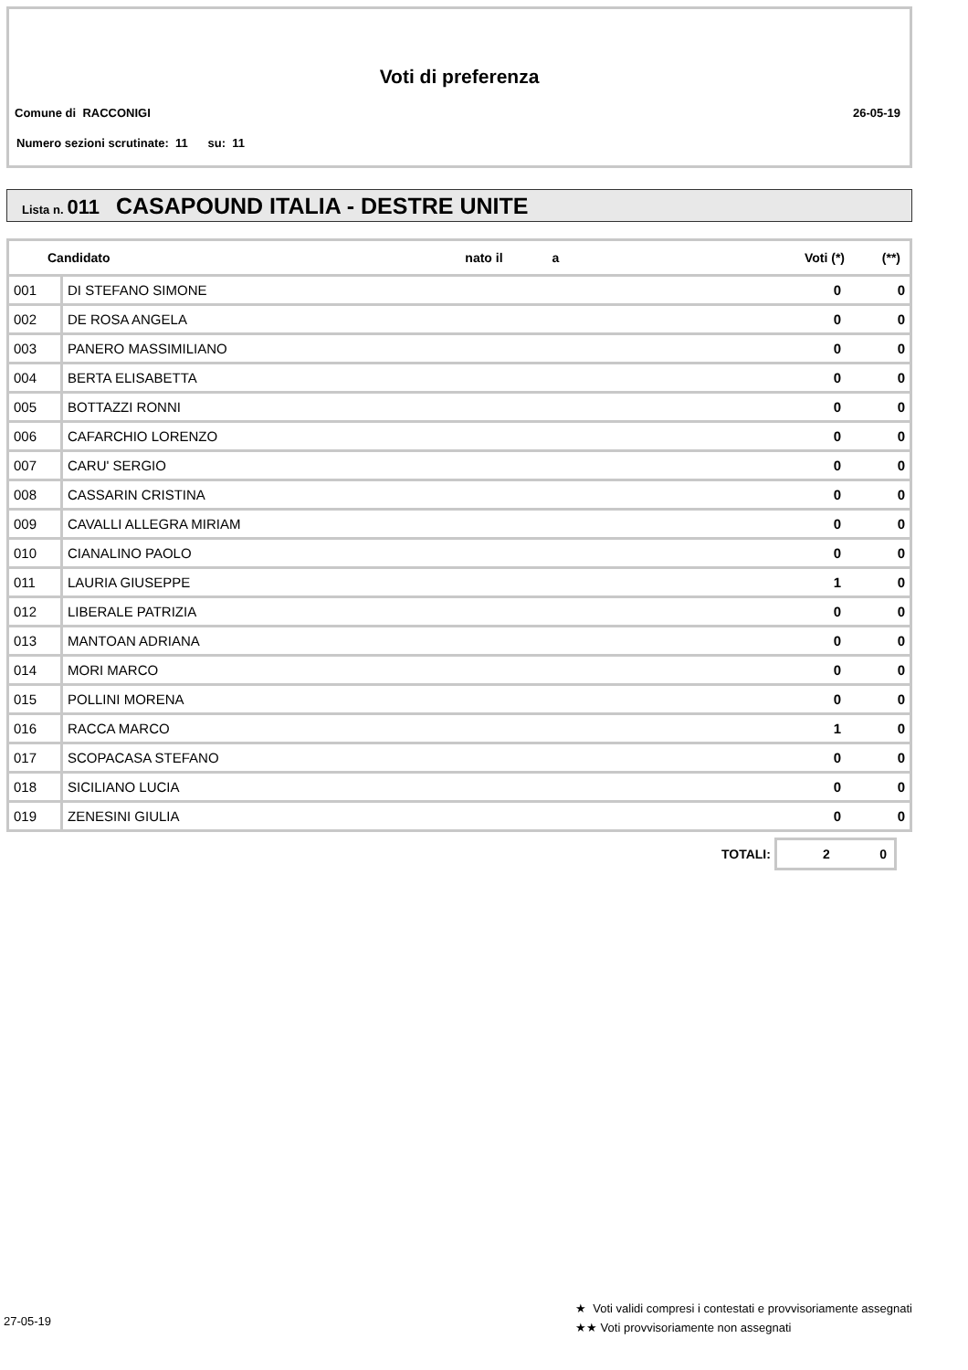Voti di preferenza
Comune di RACCONIGI 26-05-19
Numero sezioni scrutinate: 11 su: 11
Lista n. 011 CASAPOUND ITALIA - DESTRE UNITE
| Candidato nato il a | | Voti (*) | (**) |
| --- | --- | --- | --- |
| 001 | DI STEFANO SIMONE | 0 | 0 |
| 002 | DE ROSA ANGELA | 0 | 0 |
| 003 | PANERO MASSIMILIANO | 0 | 0 |
| 004 | BERTA ELISABETTA | 0 | 0 |
| 005 | BOTTAZZI RONNI | 0 | 0 |
| 006 | CAFARCHIO LORENZO | 0 | 0 |
| 007 | CARU' SERGIO | 0 | 0 |
| 008 | CASSARIN CRISTINA | 0 | 0 |
| 009 | CAVALLI ALLEGRA MIRIAM | 0 | 0 |
| 010 | CIANALINO PAOLO | 0 | 0 |
| 011 | LAURIA GIUSEPPE | 1 | 0 |
| 012 | LIBERALE PATRIZIA | 0 | 0 |
| 013 | MANTOAN ADRIANA | 0 | 0 |
| 014 | MORI MARCO | 0 | 0 |
| 015 | POLLINI MORENA | 0 | 0 |
| 016 | RACCA MARCO | 1 | 0 |
| 017 | SCOPACASA STEFANO | 0 | 0 |
| 018 | SICILIANO LUCIA | 0 | 0 |
| 019 | ZENESINI GIULIA | 0 | 0 |
TOTALI:
2 0
27-05-19
★ Voti validi compresi i contestati e provvisoriamente assegnati
★★ Voti provvisoriamente non assegnati